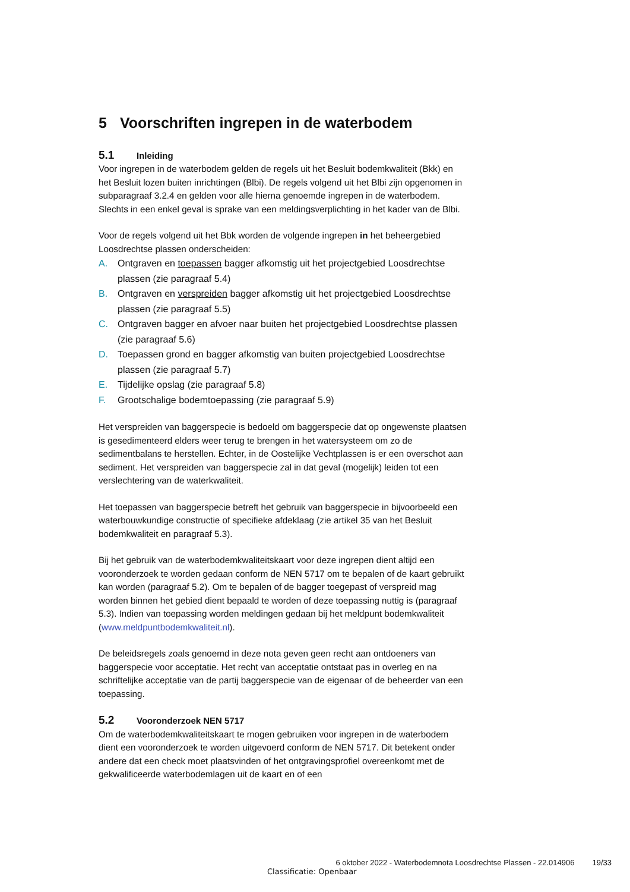5 Voorschriften ingrepen in de waterbodem
5.1 Inleiding
Voor ingrepen in de waterbodem gelden de regels uit het Besluit bodemkwaliteit (Bkk) en het Besluit lozen buiten inrichtingen (Blbi). De regels volgend uit het Blbi zijn opgenomen in subparagraaf 3.2.4 en gelden voor alle hierna genoemde ingrepen in de waterbodem. Slechts in een enkel geval is sprake van een meldingsverplichting in het kader van de Blbi.
Voor de regels volgend uit het Bbk worden de volgende ingrepen in het beheergebied Loosdrechtse plassen onderscheiden:
A. Ontgraven en toepassen bagger afkomstig uit het projectgebied Loosdrechtse plassen (zie paragraaf 5.4)
B. Ontgraven en verspreiden bagger afkomstig uit het projectgebied Loosdrechtse plassen (zie paragraaf 5.5)
C. Ontgraven bagger en afvoer naar buiten het projectgebied Loosdrechtse plassen (zie paragraaf 5.6)
D. Toepassen grond en bagger afkomstig van buiten projectgebied Loosdrechtse plassen (zie paragraaf 5.7)
E. Tijdelijke opslag (zie paragraaf 5.8)
F. Grootschalige bodemtoepassing (zie paragraaf 5.9)
Het verspreiden van baggerspecie is bedoeld om baggerspecie dat op ongewenste plaatsen is gesedimenteerd elders weer terug te brengen in het watersysteem om zo de sedimentbalans te herstellen. Echter, in de Oostelijke Vechtplassen is er een overschot aan sediment. Het verspreiden van baggerspecie zal in dat geval (mogelijk) leiden tot een verslechtering van de waterkwaliteit.
Het toepassen van baggerspecie betreft het gebruik van baggerspecie in bijvoorbeeld een waterbouwkundige constructie of specifieke afdeklaag (zie artikel 35 van het Besluit bodemkwaliteit en paragraaf 5.3).
Bij het gebruik van de waterbodemkwaliteitskaart voor deze ingrepen dient altijd een vooronderzoek te worden gedaan conform de NEN 5717 om te bepalen of de kaart gebruikt kan worden (paragraaf 5.2). Om te bepalen of de bagger toegepast of verspreid mag worden binnen het gebied dient bepaald te worden of deze toepassing nuttig is (paragraaf 5.3). Indien van toepassing worden meldingen gedaan bij het meldpunt bodemkwaliteit (www.meldpuntbodemkwaliteit.nl).
De beleidsregels zoals genoemd in deze nota geven geen recht aan ontdoeners van baggerspecie voor acceptatie. Het recht van acceptatie ontstaat pas in overleg en na schriftelijke acceptatie van de partij baggerspecie van de eigenaar of de beheerder van een toepassing.
5.2 Vooronderzoek NEN 5717
Om de waterbodemkwaliteitskaart te mogen gebruiken voor ingrepen in de waterbodem dient een vooronderzoek te worden uitgevoerd conform de NEN 5717. Dit betekent onder andere dat een check moet plaatsvinden of het ontgravingsprofiel overeenkomt met de gekwalificeerde waterbodemlagen uit de kaart en of een
6 oktober 2022 - Waterbodemnota Loosdrechtse Plassen - 22.014906 19/33
Classificatie: Openbaar